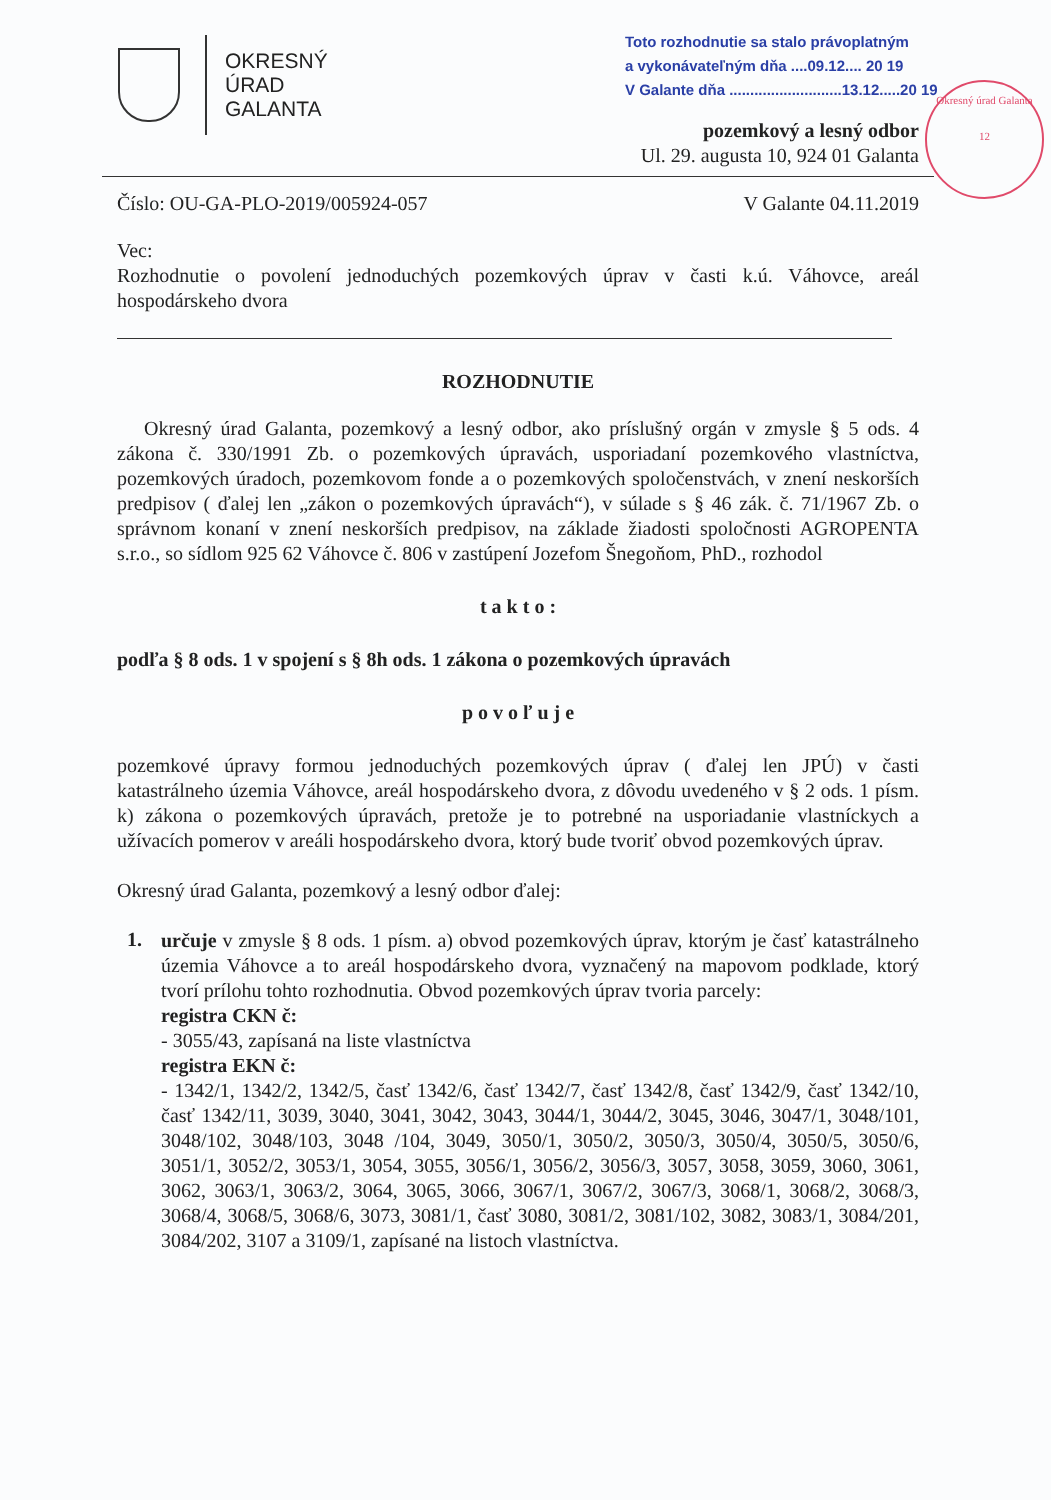OKRESNÝ
ÚRAD
GALANTA
Toto rozhodnutie sa stalo právoplatným
a vykonávateľným dňa ....09.12.... 20 19
V Galante dňa ...........................13.12.....20 19
Okresný úrad Galanta
12
pozemkový a lesný odbor
Ul. 29. augusta 10, 924 01 Galanta
Číslo: OU-GA-PLO-2019/005924-057 V Galante 04.11.2019
Vec:
Rozhodnutie o povolení jednoduchých pozemkových úprav v časti k.ú. Váhovce, areál hospodárskeho dvora
ROZHODNUTIE
Okresný úrad Galanta, pozemkový a lesný odbor, ako príslušný orgán v zmysle § 5 ods. 4 zákona č. 330/1991 Zb. o pozemkových úpravách, usporiadaní pozemkového vlastníctva, pozemkových úradoch, pozemkovom fonde a o pozemkových spoločenstvách, v znení neskorších predpisov ( ďalej len „zákon o pozemkových úpravách“), v súlade s § 46 zák. č. 71/1967 Zb. o správnom konaní v znení neskorších predpisov, na základe žiadosti spoločnosti AGROPENTA s.r.o., so sídlom 925 62 Váhovce č. 806 v zastúpení Jozefom Šnegoňom, PhD., rozhodol
t a k t o :
podľa § 8 ods. 1 v spojení s § 8h ods. 1 zákona o pozemkových úpravách
p o v o ľ u j e
pozemkové úpravy formou jednoduchých pozemkových úprav ( ďalej len JPÚ) v časti katastrálneho územia Váhovce, areál hospodárskeho dvora, z dôvodu uvedeného v § 2 ods. 1 písm. k) zákona o pozemkových úpravách, pretože je to potrebné na usporiadanie vlastníckych a užívacích pomerov v areáli hospodárskeho dvora, ktorý bude tvoriť obvod pozemkových úprav.
Okresný úrad Galanta, pozemkový a lesný odbor ďalej:
1.
určuje v zmysle § 8 ods. 1 písm. a) obvod pozemkových úprav, ktorým je časť katastrálneho územia Váhovce a to areál hospodárskeho dvora, vyznačený na mapovom podklade, ktorý tvorí prílohu tohto rozhodnutia. Obvod pozemkových úprav tvoria parcely:
registra CKN č:
- 3055/43, zapísaná na liste vlastníctva
registra EKN č:
- 1342/1, 1342/2, 1342/5, časť 1342/6, časť 1342/7, časť 1342/8, časť 1342/9, časť 1342/10, časť 1342/11, 3039, 3040, 3041, 3042, 3043, 3044/1, 3044/2, 3045, 3046, 3047/1, 3048/101, 3048/102, 3048/103, 3048 /104, 3049, 3050/1, 3050/2, 3050/3, 3050/4, 3050/5, 3050/6, 3051/1, 3052/2, 3053/1, 3054, 3055, 3056/1, 3056/2, 3056/3, 3057, 3058, 3059, 3060, 3061, 3062, 3063/1, 3063/2, 3064, 3065, 3066, 3067/1, 3067/2, 3067/3, 3068/1, 3068/2, 3068/3, 3068/4, 3068/5, 3068/6, 3073, 3081/1, časť 3080, 3081/2, 3081/102, 3082, 3083/1, 3084/201, 3084/202, 3107 a 3109/1, zapísané na listoch vlastníctva.